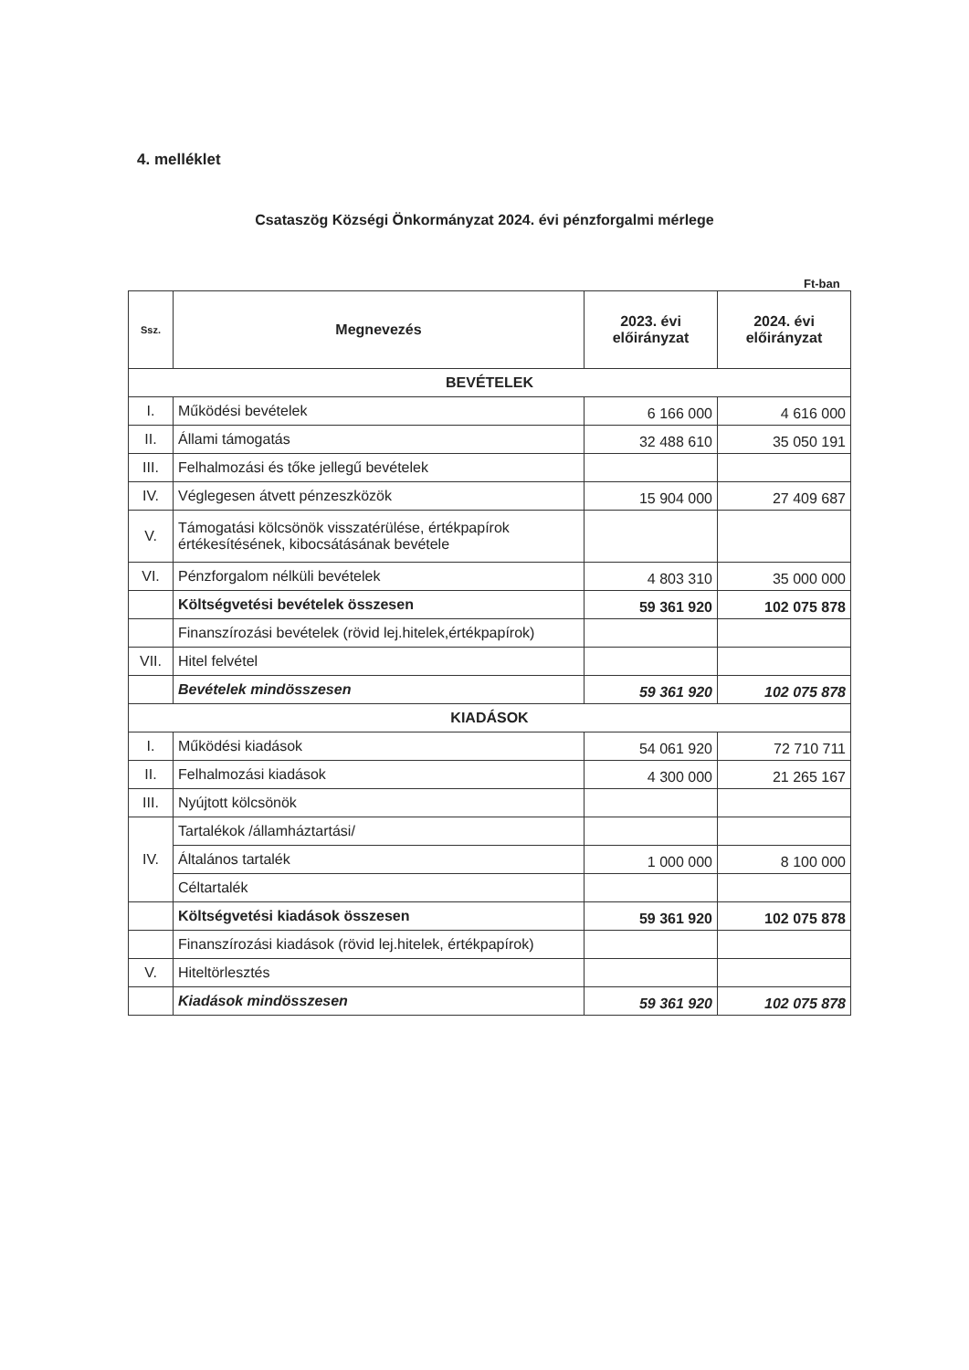4. melléklet
Csataszög Községi Önkormányzat 2024. évi pénzforgalmi mérlege
Ft-ban
| Ssz. | Megnevezés | 2023. évi előirányzat | 2024. évi előirányzat |
| --- | --- | --- | --- |
| BEVÉTELEK | | | |
| I. | Működési bevételek | 6 166 000 | 4 616 000 |
| II. | Állami támogatás | 32 488 610 | 35 050 191 |
| III. | Felhalmozási és tőke jellegű bevételek | | |
| IV. | Véglegesen átvett pénzeszközök | 15 904 000 | 27 409 687 |
| V. | Támogatási kölcsönök visszatérülése, értékpapírok értékesítésének, kibocsátásának bevétele | | |
| VI. | Pénzforgalom nélküli bevételek | 4 803 310 | 35 000 000 |
| | Költségvetési bevételek összesen | 59 361 920 | 102 075 878 |
| | Finanszírozási bevételek (rövid lej.hitelek,értékpapírok) | | |
| VII. | Hitel felvétel | | |
| | Bevételek mindösszesen | 59 361 920 | 102 075 878 |
| KIADÁSOK | | | |
| I. | Működési kiadások | 54 061 920 | 72 710 711 |
| II. | Felhalmozási kiadások | 4 300 000 | 21 265 167 |
| III. | Nyújtott kölcsönök | | |
| IV. | Tartalékok /államháztartási/ | | |
| | Általános tartalék | 1 000 000 | 8 100 000 |
| | Céltartalék | | |
| | Költségvetési kiadások összesen | 59 361 920 | 102 075 878 |
| | Finanszírozási kiadások (rövid lej.hitelek, értékpapírok) | | |
| V. | Hiteltörlesztés | | |
| | Kiadások mindösszesen | 59 361 920 | 102 075 878 |